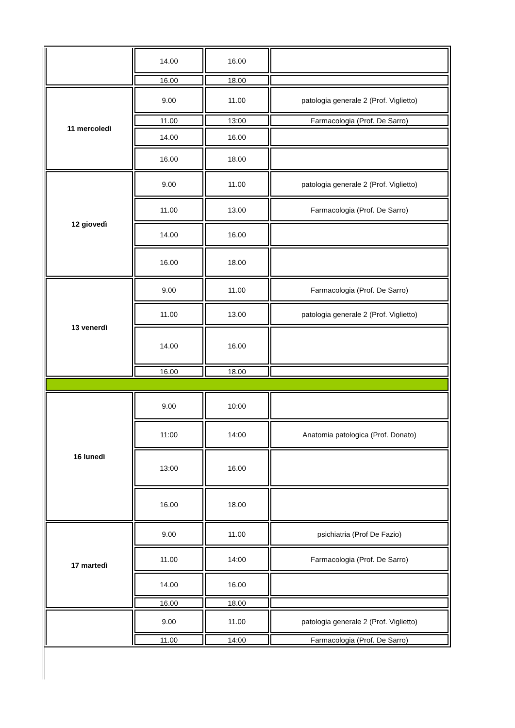| | 14.00 | 16.00 | |
| | 16.00 | 18.00 | |
| 11 mercoledì | 9.00 | 11.00 | patologia generale 2 (Prof. Viglietto) |
| | 11.00 | 13:00 | Farmacologia (Prof. De Sarro) |
| | 14.00 | 16.00 | |
| | 16.00 | 18.00 | |
| 12 giovedì | 9.00 | 11.00 | patologia generale 2 (Prof. Viglietto) |
| | 11.00 | 13.00 | Farmacologia (Prof. De Sarro) |
| | 14.00 | 16.00 | |
| | 16.00 | 18.00 | |
| 13 venerdì | 9.00 | 11.00 | Farmacologia (Prof. De Sarro) |
| | 11.00 | 13.00 | patologia generale 2 (Prof. Viglietto) |
| | 14.00 | 16.00 | |
| | 16.00 | 18.00 | |
| 16 lunedì | 9.00 | 10:00 | |
| | 11:00 | 14:00 | Anatomia patologica (Prof. Donato) |
| | 13:00 | 16.00 | |
| | 16.00 | 18.00 | |
| 17 martedì | 9.00 | 11.00 | psichiatria (Prof De Fazio) |
| | 11.00 | 14:00 | Farmacologia (Prof. De Sarro) |
| | 14.00 | 16.00 | |
| | 16.00 | 18.00 | |
| | 9.00 | 11.00 | patologia generale 2 (Prof. Viglietto) |
| | 11.00 | 14:00 | Farmacologia (Prof. De Sarro) |